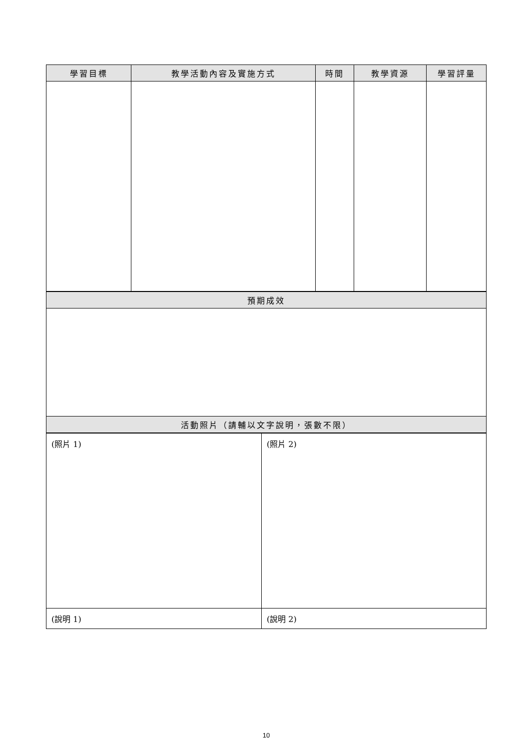| 學習目標 | 教學活動內容及實施方式 | 時間 | 教學資源 | 學習評量 |
| --- | --- | --- | --- | --- |
| 預期成效 |
| --- |
| 活動照片（請輔以文字說明，張數不限） |
| (照片 1) | (照片 2) |
| (說明 1) | (說明 2) |
10